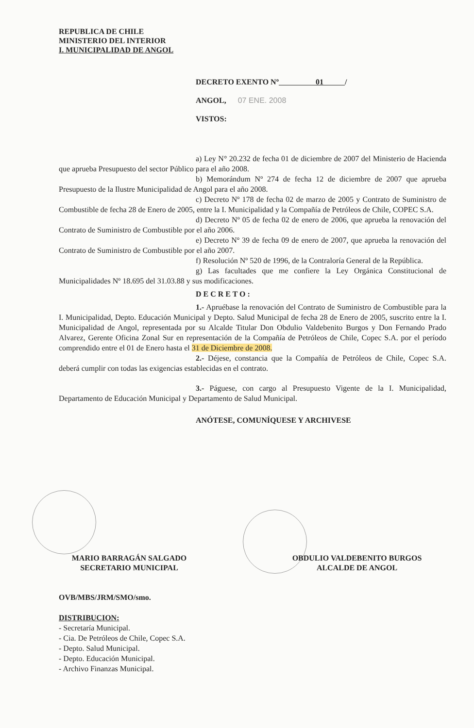REPUBLICA DE CHILE
MINISTERIO DEL INTERIOR
I. MUNICIPALIDAD DE ANGOL
DECRETO EXENTO Nº 01 /
ANGOL, 07 ENE. 2008
VISTOS:
a) Ley N° 20.232 de fecha 01 de diciembre de 2007 del Ministerio de Hacienda que aprueba Presupuesto del sector Público para el año 2008.
b) Memorándum Nº 274 de fecha 12 de diciembre de 2007 que aprueba Presupuesto de la Ilustre Municipalidad de Angol para el año 2008.
c) Decreto Nº 178 de fecha 02 de marzo de 2005 y Contrato de Suministro de Combustible de fecha 28 de Enero de 2005, entre la I. Municipalidad y la Compañía de Petróleos de Chile, COPEC S.A.
d) Decreto Nº 05 de fecha 02 de enero de 2006, que aprueba la renovación del Contrato de Suministro de Combustible por el año 2006.
e) Decreto Nº 39 de fecha 09 de enero de 2007, que aprueba la renovación del Contrato de Suministro de Combustible por el año 2007.
f) Resolución Nº 520 de 1996, de la Contraloría General de la República.
g) Las facultades que me confiere la Ley Orgánica Constitucional de Municipalidades Nº 18.695 del 31.03.88 y sus modificaciones.
D E C R E T O :
1.- Apruébase la renovación del Contrato de Suministro de Combustible para la I. Municipalidad, Depto. Educación Municipal y Depto. Salud Municipal de fecha 28 de Enero de 2005, suscrito entre la I. Municipalidad de Angol, representada por su Alcalde Titular Don Obdulio Valdebenito Burgos y Don Fernando Prado Alvarez, Gerente Oficina Zonal Sur en representación de la Compañía de Petróleos de Chile, Copec S.A. por el período comprendido entre el 01 de Enero hasta el 31 de Diciembre de 2008.
2.- Déjese, constancia que la Compañía de Petróleos de Chile, Copec S.A. deberá cumplir con todas las exigencias establecidas en el contrato.
3.- Páguese, con cargo al Presupuesto Vigente de la I. Municipalidad, Departamento de Educación Municipal y Departamento de Salud Municipal.
ANÓTESE, COMUNÍQUESE Y ARCHIVESE
MARIO BARRAGÁN SALGADO
SECRETARIO MUNICIPAL
OBDULIO VALDEBENITO BURGOS
ALCALDE DE ANGOL
OVB/MBS/JRM/SMO/smo.
DISTRIBUCION:
- Secretaría Municipal.
- Cia. De Petróleos de Chile, Copec S.A.
- Depto. Salud Municipal.
- Depto. Educación Municipal.
- Archivo Finanzas Municipal.